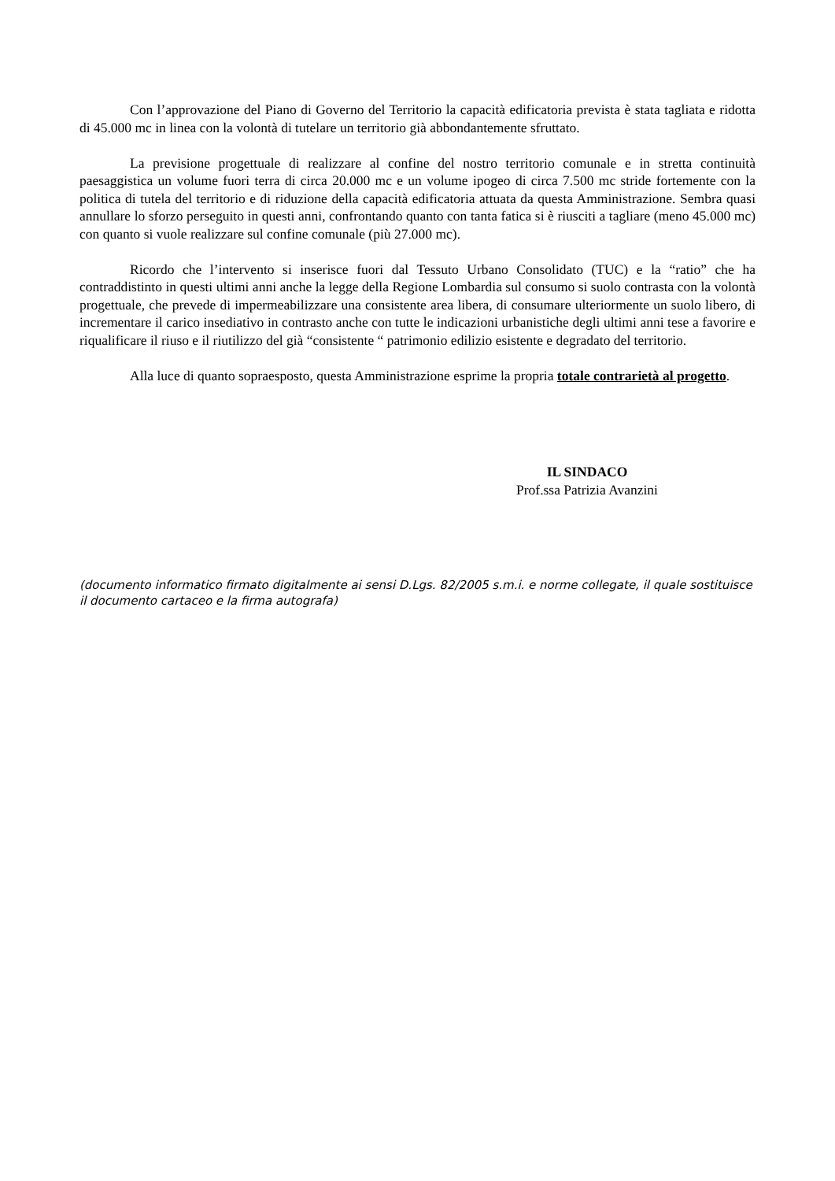Con l’approvazione del Piano di Governo del Territorio la capacità edificatoria prevista è stata tagliata e ridotta di 45.000 mc in linea con la volontà di tutelare un territorio già abbondantemente sfruttato.
La previsione progettuale di realizzare al confine del nostro territorio comunale e in stretta continuità paesaggistica un volume fuori terra di circa 20.000 mc e un volume ipogeo di circa 7.500 mc stride fortemente con la politica di tutela del territorio e di riduzione della capacità edificatoria attuata da questa Amministrazione. Sembra quasi annullare lo sforzo perseguito in questi anni, confrontando quanto con tanta fatica si è riusciti a tagliare (meno 45.000 mc) con quanto si vuole realizzare sul confine comunale (più 27.000 mc).
Ricordo che l’intervento si inserisce fuori dal Tessuto Urbano Consolidato (TUC) e la “ratio” che ha contraddistinto in questi ultimi anni anche la legge della Regione Lombardia sul consumo si suolo contrasta con la volontà progettuale, che prevede di impermeabilizzare una consistente area libera, di consumare ulteriormente un suolo libero, di incrementare il carico insediativo in contrasto anche con tutte le indicazioni urbanistiche degli ultimi anni tese a favorire e riqualificare il riuso e il riutilizzo del già “consistente “ patrimonio edilizio esistente e degradato del territorio.
Alla luce di quanto sopraesposto, questa Amministrazione esprime la propria totale contrarietà al progetto.
IL SINDACO
Prof.ssa Patrizia Avanzini
(documento informatico firmato digitalmente ai sensi D.Lgs. 82/2005 s.m.i. e norme collegate, il quale sostituisce il documento cartaceo e la firma autografa)